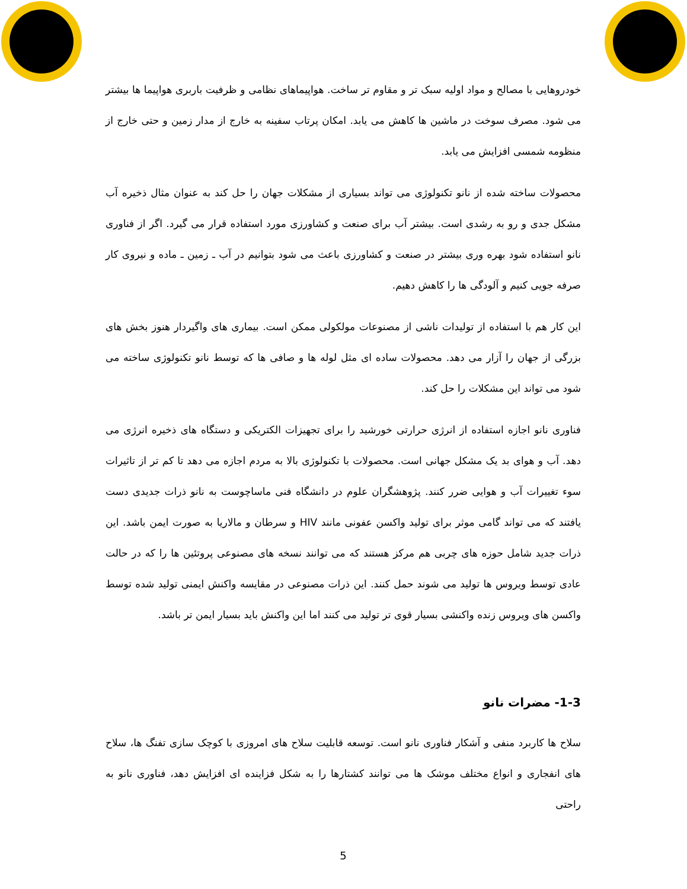خودروهایی با مصالح و مواد اولیه سبک تر و مقاوم تر ساخت. هواپیماهای نظامی و ظرفیت باربری هواپیما ها بیشتر می شود. مصرف سوخت در ماشین ها کاهش می یابد. امکان پرتاب سفینه به خارج از مدار زمین و حتی خارج از منظومه شمسی افزایش می یابد.
محصولات ساخته شده از نانو تکنولوژی می تواند بسیاری از مشکلات جهان را حل کند به عنوان مثال ذخیره آب مشکل جدی و رو به رشدی است. بیشتر آب برای صنعت و کشاورزی مورد استفاده قرار می گیرد. اگر از فناوری نانو استفاده شود بهره وری بیشتر در صنعت و کشاورزی باعث می شود بتوانیم در آب ـ زمین ـ ماده و نیروی کار صرفه جویی کنیم و آلودگی ها را کاهش دهیم.
این کار هم با استفاده از تولیدات ناشی از مصنوعات مولکولی ممکن است. بیماری های واگیردار هنوز بخش های بزرگی از جهان را آزار می دهد. محصولات ساده ای مثل لوله ها و صافی ها که توسط نانو تکنولوژی ساخته می شود می تواند این مشکلات را حل کند.
فناوری نانو اجازه استفاده از انرژی حرارتی خورشید را برای تجهیزات الکتریکی و دستگاه های ذخیره انرژی می دهد. آب و هوای بد یک مشکل جهانی است. محصولات با تکنولوژی بالا به مردم اجازه می دهد تا کم تر از تاثیرات سوء تغییرات آب و هوایی ضرر کنند. پژوهشگران علوم در دانشگاه فنی ماساچوست به نانو ذرات جدیدی دست یافتند که می تواند گامی موثر برای تولید واکسن عفونی مانند HIV و سرطان و مالاریا به صورت ایمن باشد. این ذرات جدید شامل حوزه های چربی هم مرکز هستند که می توانند نسخه های مصنوعی پروتئین ها را که در حالت عادی توسط ویروس ها تولید می شوند حمل کنند. این ذرات مصنوعی در مقایسه واکنش ایمنی تولید شده توسط واکسن های ویروس زنده واکنشی بسیار قوی تر تولید می کنند اما این واکنش باید بسیار ایمن تر باشد.
1-3- مضرات نانو
سلاح ها کاربرد منفی و آشکار فناوری نانو است. توسعه قابلیت سلاح های امروزی با کوچک سازی تفنگ ها، سلاح های انفجاری و انواع مختلف موشک ها می توانند کشتارها را به شکل فزاینده ای افزایش دهد، فناوری نانو به راحتی
5